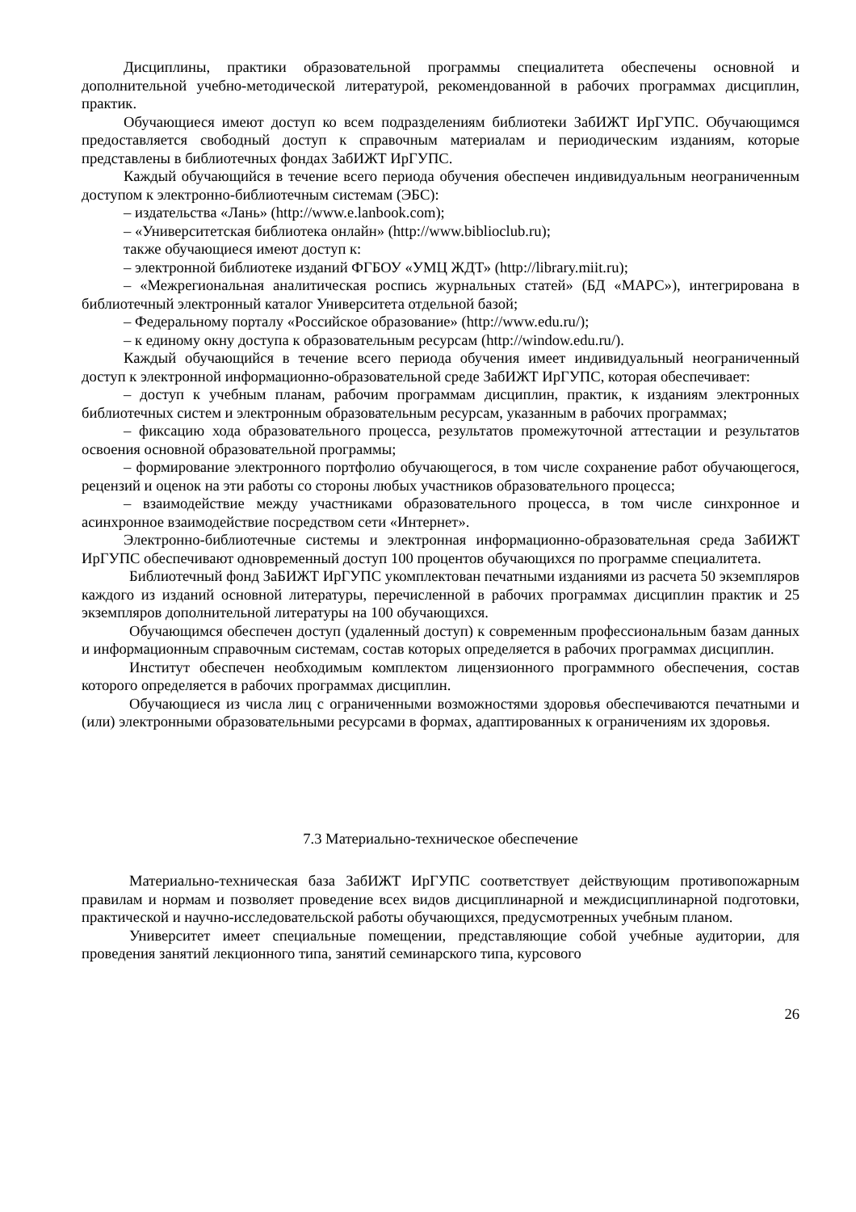Дисциплины, практики образовательной программы специалитета обеспечены основной и дополнительной учебно-методической литературой, рекомендованной в рабочих программах дисциплин, практик.
Обучающиеся имеют доступ ко всем подразделениям библиотеки ЗабИЖТ ИрГУПС. Обучающимся предоставляется свободный доступ к справочным материалам и периодическим изданиям, которые представлены в библиотечных фондах ЗабИЖТ ИрГУПС.
Каждый обучающийся в течение всего периода обучения обеспечен индивидуальным неограниченным доступом к электронно-библиотечным системам (ЭБС):
– издательства «Лань» (http://www.e.lanbook.com);
– «Университетская библиотека онлайн» (http://www.biblioclub.ru);
также обучающиеся имеют доступ к:
– электронной библиотеке изданий ФГБОУ «УМЦ ЖДТ» (http://library.miit.ru);
– «Межрегиональная аналитическая роспись журнальных статей» (БД «МАРС»), интегрирована в библиотечный электронный каталог Университета отдельной базой;
– Федеральному порталу «Российское образование» (http://www.edu.ru/);
– к единому окну доступа к образовательным ресурсам (http://window.edu.ru/).
Каждый обучающийся в течение всего периода обучения имеет индивидуальный неограниченный доступ к электронной информационно-образовательной среде ЗабИЖТ ИрГУПС, которая обеспечивает:
– доступ к учебным планам, рабочим программам дисциплин, практик, к изданиям электронных библиотечных систем и электронным образовательным ресурсам, указанным в рабочих программах;
– фиксацию хода образовательного процесса, результатов промежуточной аттестации и результатов освоения основной образовательной программы;
– формирование электронного портфолио обучающегося, в том числе сохранение работ обучающегося, рецензий и оценок на эти работы со стороны любых участников образовательного процесса;
– взаимодействие между участниками образовательного процесса, в том числе синхронное и асинхронное взаимодействие посредством сети «Интернет».
Электронно-библиотечные системы и электронная информационно-образовательная среда ЗабИЖТ ИрГУПС обеспечивают одновременный доступ 100 процентов обучающихся по программе специалитета.
Библиотечный фонд ЗаБИЖТ ИрГУПС укомплектован печатными изданиями из расчета 50 экземпляров каждого из изданий основной литературы, перечисленной в рабочих программах дисциплин практик и 25 экземпляров дополнительной литературы на 100 обучающихся.
Обучающимся обеспечен доступ (удаленный доступ) к современным профессиональным базам данных и информационным справочным системам, состав которых определяется в рабочих программах дисциплин.
Институт обеспечен необходимым комплектом лицензионного программного обеспечения, состав которого определяется в рабочих программах дисциплин.
Обучающиеся из числа лиц с ограниченными возможностями здоровья обеспечиваются печатными и (или) электронными образовательными ресурсами в формах, адаптированных к ограничениям их здоровья.
7.3 Материально-техническое обеспечение
Материально-техническая база ЗабИЖТ ИрГУПС соответствует действующим противопожарным правилам и нормам и позволяет проведение всех видов дисциплинарной и междисциплинарной подготовки, практической и научно-исследовательской работы обучающихся, предусмотренных учебным планом.
Университет имеет специальные помещении, представляющие собой учебные аудитории, для проведения занятий лекционного типа, занятий семинарского типа, курсового
26